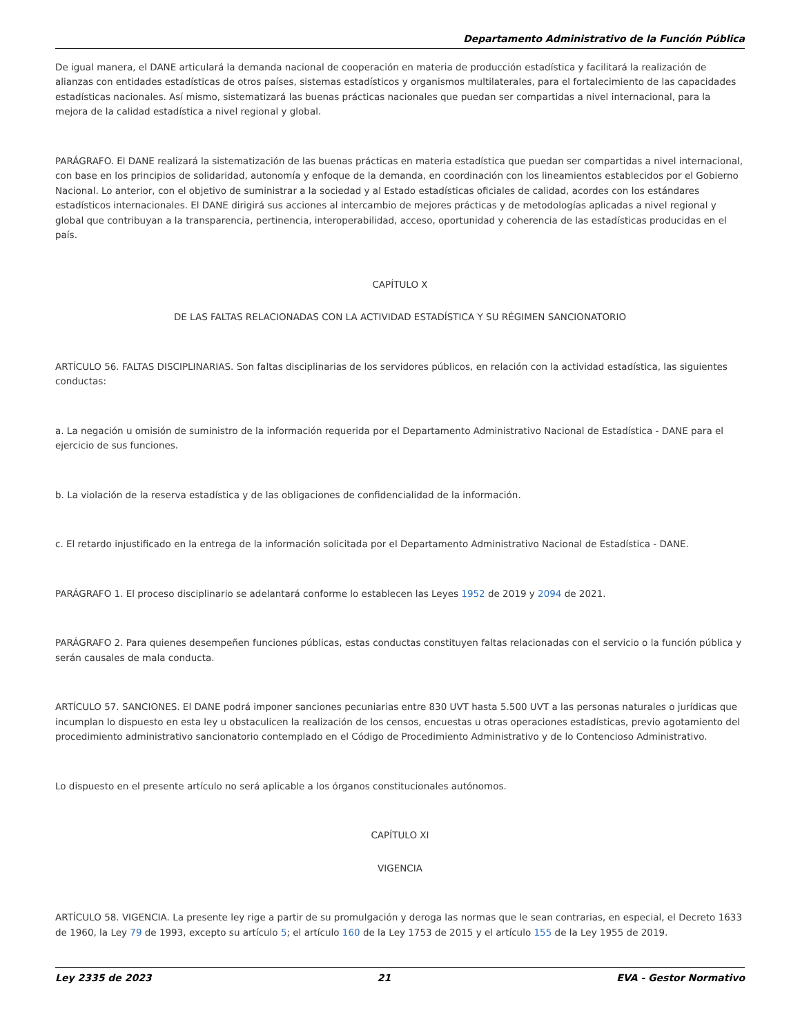Departamento Administrativo de la Función Pública
De igual manera, el DANE articulará la demanda nacional de cooperación en materia de producción estadística y facilitará la realización de alianzas con entidades estadísticas de otros países, sistemas estadísticos y organismos multilaterales, para el fortalecimiento de las capacidades estadísticas nacionales. Así mismo, sistematizará las buenas prácticas nacionales que puedan ser compartidas a nivel internacional, para la mejora de la calidad estadística a nivel regional y global.
PARÁGRAFO. El DANE realizará la sistematización de las buenas prácticas en materia estadística que puedan ser compartidas a nivel internacional, con base en los principios de solidaridad, autonomía y enfoque de la demanda, en coordinación con los lineamientos establecidos por el Gobierno Nacional. Lo anterior, con el objetivo de suministrar a la sociedad y al Estado estadísticas oficiales de calidad, acordes con los estándares estadísticos internacionales. El DANE dirigirá sus acciones al intercambio de mejores prácticas y de metodologías aplicadas a nivel regional y global que contribuyan a la transparencia, pertinencia, interoperabilidad, acceso, oportunidad y coherencia de las estadísticas producidas en el país.
CAPÍTULO X
DE LAS FALTAS RELACIONADAS CON LA ACTIVIDAD ESTADÍSTICA Y SU RÉGIMEN SANCIONATORIO
ARTÍCULO 56. FALTAS DISCIPLINARIAS. Son faltas disciplinarias de los servidores públicos, en relación con la actividad estadística, las siguientes conductas:
a. La negación u omisión de suministro de la información requerida por el Departamento Administrativo Nacional de Estadística - DANE para el ejercicio de sus funciones.
b. La violación de la reserva estadística y de las obligaciones de confidencialidad de la información.
c. El retardo injustificado en la entrega de la información solicitada por el Departamento Administrativo Nacional de Estadística - DANE.
PARÁGRAFO 1. El proceso disciplinario se adelantará conforme lo establecen las Leyes 1952 de 2019 y 2094 de 2021.
PARÁGRAFO 2. Para quienes desempeñen funciones públicas, estas conductas constituyen faltas relacionadas con el servicio o la función pública y serán causales de mala conducta.
ARTÍCULO 57. SANCIONES. El DANE podrá imponer sanciones pecuniarias entre 830 UVT hasta 5.500 UVT a las personas naturales o jurídicas que incumplan lo dispuesto en esta ley u obstaculicen la realización de los censos, encuestas u otras operaciones estadísticas, previo agotamiento del procedimiento administrativo sancionatorio contemplado en el Código de Procedimiento Administrativo y de lo Contencioso Administrativo.
Lo dispuesto en el presente artículo no será aplicable a los órganos constitucionales autónomos.
CAPÍTULO XI
VIGENCIA
ARTÍCULO 58. VIGENCIA. La presente ley rige a partir de su promulgación y deroga las normas que le sean contrarias, en especial, el Decreto 1633 de 1960, la Ley 79 de 1993, excepto su artículo 5; el artículo 160 de la Ley 1753 de 2015 y el artículo 155 de la Ley 1955 de 2019.
Ley 2335 de 2023 21 EVA - Gestor Normativo